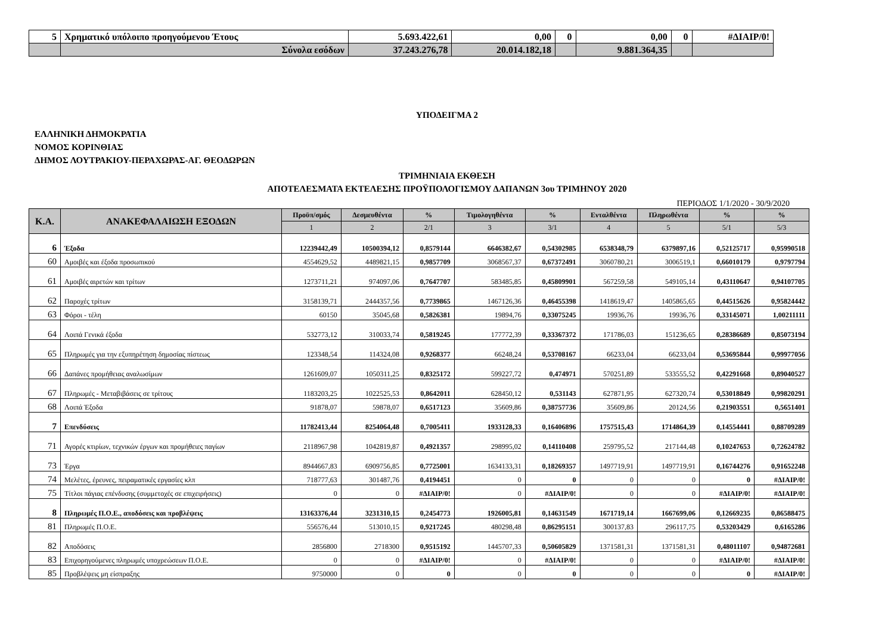| 5 | Χρηματικό υπόλοιπο προηγούμενου Έτους | 5.693.422,61 | 0,00 | 0 | 0,00 | 0 | #ΔΙΑΙΡ/0! |
| | Σύνολα εσόδων | 37.243.276,78 | 20.014.182,18 | | 9.881.364,35 | | |
ΥΠΟΔΕΙΓΜΑ 2
ΕΛΛΗΝΙΚΗ ΔΗΜΟΚΡΑΤΙΑ
ΝΟΜΟΣ ΚΟΡΙΝΘΙΑΣ
ΔΗΜΟΣ ΛΟΥΤΡΑΚΙΟΥ-ΠΕΡΑΧΩΡΑΣ-ΑΓ. ΘΕΟΔΩΡΩΝ
ΤΡΙΜΗΝΙΑΙΑ ΕΚΘΕΣΗ
ΑΠΟΤΕΛΕΣΜΑΤΑ ΕΚΤΕΛΕΣΗΣ ΠΡΟΫΠΟΛΟΓΙΣΜΟΥ ΔΑΠΑΝΩΝ 3ου ΤΡΙΜΗΝΟΥ 2020
ΠΕΡΙΟΔΟΣ 1/1/2020 - 30/9/2020
| Κ.Α. | ΑΝΑΚΕΦΑΛΑΙΩΣΗ ΕΞΟΔΩΝ | Προϋπ/σμός | Δεσμευθέντα | % | Τιμολογηθέντα | % | Ενταλθέντα | Πληρωθέντα | % | % |
| --- | --- | --- | --- | --- | --- | --- | --- | --- | --- | --- |
| | | 1 | 2 | 2/1 | 3 | 3/1 | 4 | 5 | 5/1 | 5/3 |
| 6 | Έξοδα | 12239442,49 | 10500394,12 | 0,8579144 | 6646382,67 | 0,54302985 | 6538348,79 | 6379897,16 | 0,52125717 | 0,95990518 |
| 60 | Αμοιβές και έξοδα προσωπικού | 4554629,52 | 4489821,15 | 0,9857709 | 3068567,37 | 0,67372491 | 3060780,21 | 3006519,1 | 0,66010179 | 0,9797794 |
| 61 | Αμοιβές αιρετών και τρίτων | 1273711,21 | 974097,06 | 0,7647707 | 583485,85 | 0,45809901 | 567259,58 | 549105,14 | 0,43110647 | 0,94107705 |
| 62 | Παροχές τρίτων | 3158139,71 | 2444357,56 | 0,7739865 | 1467126,36 | 0,46455398 | 1418619,47 | 1405865,65 | 0,44515626 | 0,95824442 |
| 63 | Φόροι - τέλη | 60150 | 35045,68 | 0,5826381 | 19894,76 | 0,33075245 | 19936,76 | 19936,76 | 0,33145071 | 1,00211111 |
| 64 | Λοιπά Γενικά έξοδα | 532773,12 | 310033,74 | 0,5819245 | 177772,39 | 0,33367372 | 171786,03 | 151236,65 | 0,28386689 | 0,85073194 |
| 65 | Πληρωμές για την εξυπηρέτηση δημοσίας πίστεως | 123348,54 | 114324,08 | 0,9268377 | 66248,24 | 0,53708167 | 66233,04 | 66233,04 | 0,53695844 | 0,99977056 |
| 66 | Δαπάνες προμήθειας αναλωσίμων | 1261609,07 | 1050311,25 | 0,8325172 | 599227,72 | 0,474971 | 570251,89 | 533555,52 | 0,42291668 | 0,89040527 |
| 67 | Πληρωμές - Μεταβιβάσεις σε τρίτους | 1183203,25 | 1022525,53 | 0,8642011 | 628450,12 | 0,531143 | 627871,95 | 627320,74 | 0,53018849 | 0,99820291 |
| 68 | Λοιπά Έξοδα | 91878,07 | 59878,07 | 0,6517123 | 35609,86 | 0,38757736 | 35609,86 | 20124,56 | 0,21903551 | 0,5651401 |
| 7 | Επενδύσεις | 11782413,44 | 8254064,48 | 0,7005411 | 1933128,33 | 0,16406896 | 1757515,43 | 1714864,39 | 0,14554441 | 0,88709289 |
| 71 | Αγορές κτιρίων, τεχνικών έργων και προμήθειες παγίων | 2118967,98 | 1042819,87 | 0,4921357 | 298995,02 | 0,14110408 | 259795,52 | 217144,48 | 0,10247653 | 0,72624782 |
| 73 | Έργα | 8944667,83 | 6909756,85 | 0,7725001 | 1634133,31 | 0,18269357 | 1497719,91 | 1497719,91 | 0,16744276 | 0,91652248 |
| 74 | Μελέτες, έρευνες, πειραματικές εργασίες κλπ | 718777,63 | 301487,76 | 0,4194451 | 0 | 0 | 0 | 0 | 0 | #ΔΙΑΙΡ/0! |
| 75 | Τίτλοι πάγιας επένδυσης (συμμετοχές σε επιχειρήσεις) | 0 | 0 | #ΔΙΑΙΡ/0! | 0 | #ΔΙΑΙΡ/0! | 0 | 0 | #ΔΙΑΙΡ/0! | #ΔΙΑΙΡ/0! |
| 8 | Πληρωμές Π.Ο.Ε., αποδόσεις και προβλέψεις | 13163376,44 | 3231310,15 | 0,2454773 | 1926005,81 | 0,14631549 | 1671719,14 | 1667699,06 | 0,12669235 | 0,86588475 |
| 81 | Πληρωμές Π.Ο.Ε. | 556576,44 | 513010,15 | 0,9217245 | 480298,48 | 0,86295151 | 300137,83 | 296117,75 | 0,53203429 | 0,6165286 |
| 82 | Αποδόσεις | 2856800 | 2718300 | 0,9515192 | 1445707,33 | 0,50605829 | 1371581,31 | 1371581,31 | 0,48011107 | 0,94872681 |
| 83 | Επιχορηγούμενες πληρωμές υποχρεώσεων Π.Ο.Ε. | 0 | 0 | #ΔΙΑΙΡ/0! | 0 | #ΔΙΑΙΡ/0! | 0 | 0 | #ΔΙΑΙΡ/0! | #ΔΙΑΙΡ/0! |
| 85 | Προβλέψεις μη είσπραξης | 9750000 | 0 | 0 | 0 | 0 | 0 | 0 | 0 | #ΔΙΑΙΡ/0! |